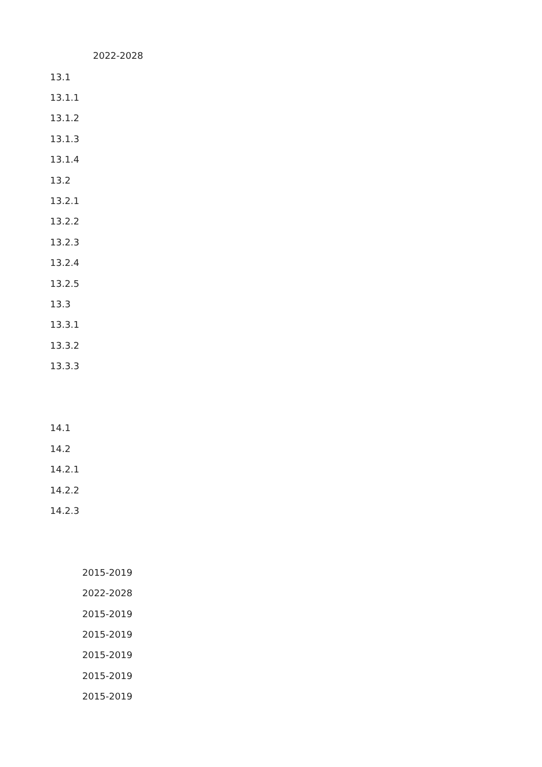2022-2028
13.1
13.1.1
13.1.2
13.1.3
13.1.4
13.2
13.2.1
13.2.2
13.2.3
13.2.4
13.2.5
13.3
13.3.1
13.3.2
13.3.3
14.1
14.2
14.2.1
14.2.2
14.2.3
2015-2019
2022-2028
2015-2019
2015-2019
2015-2019
2015-2019
2015-2019